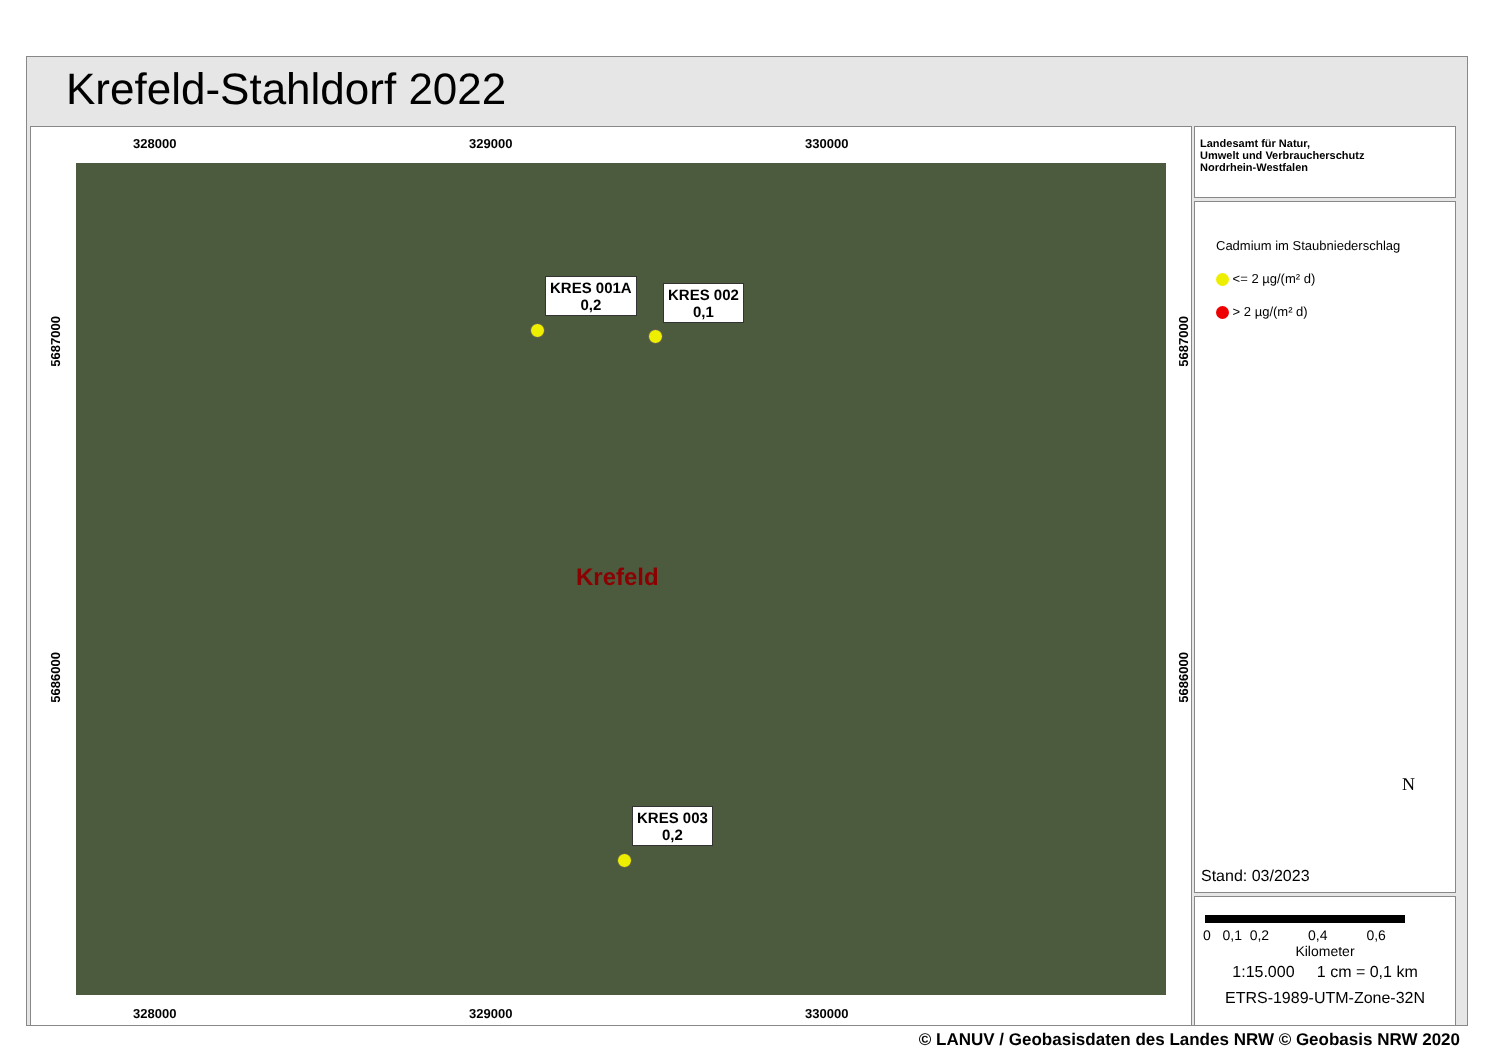Krefeld-Stahldorf 2022
328000 329000 330000
Krefeld
KRES 001A
0,2
KRES 002
0,1
KRES 003
0,2
5687000
5686000
5687000
5686000
328000 329000 330000
Landesamt für Natur,
Umwelt und Verbraucherschutz
Nordrhein-Westfalen
Cadmium im Staubniederschlag
<= 2 µg/(m² d)
> 2 µg/(m² d)
N
Stand: 03/2023
0 0,1 0,2 0,4 0,6
Kilometer
1:15.000 1 cm = 0,1 km
ETRS-1989-UTM-Zone-32N
© LANUV / Geobasisdaten des Landes NRW © Geobasis NRW 2020